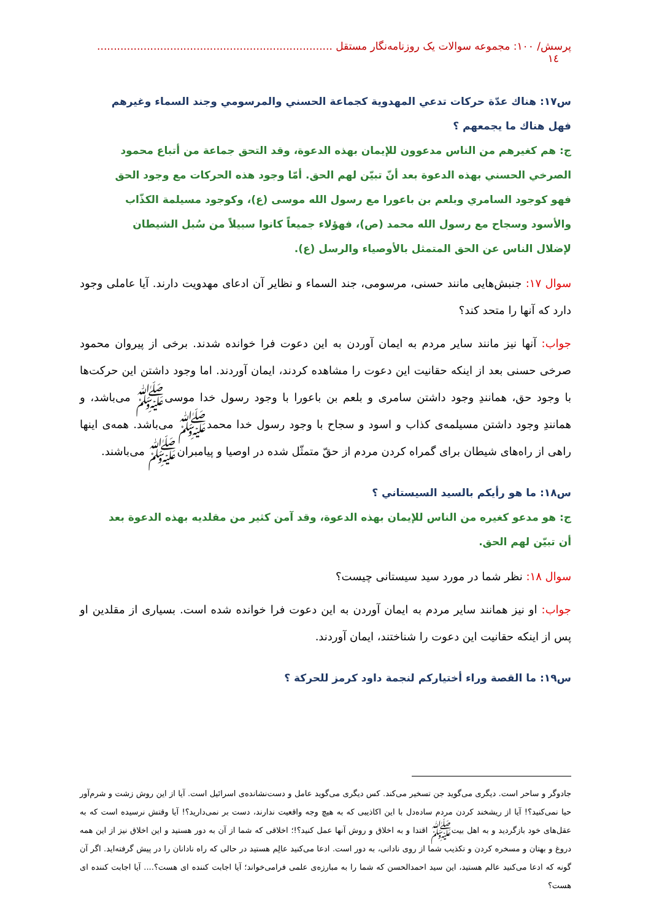پرسش/ ۱۰۰: مجموعه سوالات یک روزنامه‌نگار مستقل ....................................................................... ١٤
س١٧: هناك عدّة حركات تدعي المهدوية كجماعة الحسني والمرسومي وجند السماء وغيرهم فهل هناك ما يجمعهم ؟
ج: هم كغيرهم من الناس مدعوون للإيمان بهذه الدعوة، وقد التحق جماعة من أتباع محمود الصرخي الحسني بهذه الدعوة بعد أنّ تبيّن لهم الحق. أمّا وجود هذه الحركات مع وجود الحق فهو كوجود السامري وبلعم بن باعورا مع رسول الله موسى (ع)، وكوجود مسيلمة الكذّاب والأسود وسجاح مع رسول الله محمد (ص)، فهؤلاء جميعاً كانوا سبيلاً من سُبل الشيطان لإضلال الناس عن الحق المتمثل بالأوصياء والرسل (ع).
سوال ۱۷: جنبش‌هایی مانند حسنی، مرسومی، جند السماء و نظایر آن ادعای مهدویت دارند. آیا عاملی وجود دارد که آنها را متحد کند؟
جواب: آنها نیز مانند سایر مردم به ایمان آوردن به این دعوت فرا خوانده شدند. برخی از پیروان محمود صرخی حسنی بعد از اینکه حقانیت این دعوت را مشاهده کردند، ایمان آوردند. اما وجود داشتن این حرکت‌ها با وجود حق، همانندِ وجود داشتن سامری و بلعم بن باعورا با وجود رسول خدا موسی‌ﷺ می‌باشد، و همانندِ وجود داشتن مسیلمه‌ی کذاب و اسود و سجاح با وجود رسول خدا محمدﷺ می‌باشد. همه‌ی اینها راهی از راه‌های شیطان برای گمراه کردن مردم از حقّ متمثّل شده در اوصیا و پیامبرانﷺ می‌باشند.
س١٨: ما هو رأيكم بالسيد السيستاني ؟
ج: هو مدعو كغيره من الناس للإيمان بهذه الدعوة، وقد آمن كثير من مقلديه بهذه الدعوة بعد أن تبيّن لهم الحق.
سوال ۱۸: نظر شما در مورد سید سیستانی چیست؟
جواب: او نیز همانند سایر مردم به ایمان آوردن به این دعوت فرا خوانده شده است. بسیاری از مقلدین او پس از اینکه حقانیت این دعوت را شناختند، ایمان آوردند.
س١٩: ما القصة وراء أختياركم لنجمة داود كرمز للحركة ؟
جادوگر و ساحر است. دیگری می‌گوید جن تسخیر می‌کند. کس دیگری می‌گوید عامل و دست‌نشانده‌ی اسرائیل است. آیا از این روش زشت و شرم‌آور حیا نمی‌کنید؟! آیا از ریشخند کردن مردم ساده‌دل با این اکاذیبی که به هیچ وجه واقعیت ندارند، دست بر نمی‌دارید؟! آیا وقتش نرسیده است که به عقل‌های خود بازگردید و به اهل بیتﷺ اقتدا و به اخلاق و روش آنها عمل کنید؟!؛ اخلاقی که شما از آن به دور هستید و این اخلاق نیز از این همه دروغ و بهتان و مسخره کردن و تکذیب شما از روی نادانی، به دور است. ادعا می‌کنید عالِم هستید در حالی که راه نادانان را در پیش گرفته‌اید. اگر آن گونه که ادعا می‌کنید عالم هستید، این سید احمدالحسن که شما را به مبارزه‌ی علمی فرامی‌خواند؛ آیا اجابت کننده ای هست؟.... آیا اجابت کننده ای هست؟